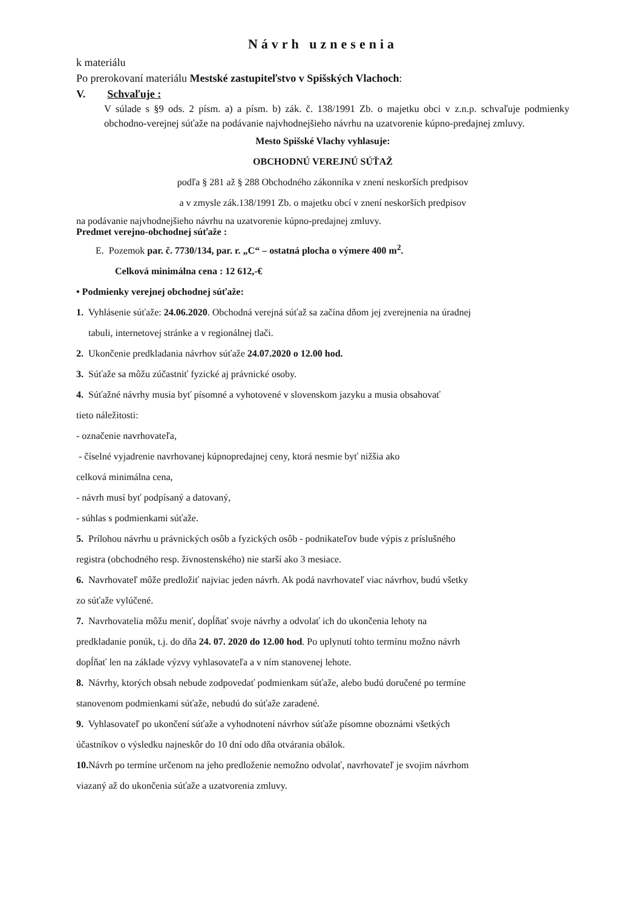Návrh uznesenia
k materiálu
Po prerokovaní materiálu Mestské zastupiteľstvo v Spišských Vlachoch:
V. Schvaľuje :
V súlade s §9 ods. 2 písm. a) a písm. b) zák. č. 138/1991 Zb. o majetku obci v z.n.p. schvaľuje podmienky obchodno-verejnej súťaže na podávanie najvhodnejšieho návrhu na uzatvorenie kúpno-predajnej zmluvy.
Mesto Spišské Vlachy vyhlasuje:
OBCHODNÚ VEREJNÚ SÚŤAŽ
podľa § 281 až § 288 Obchodného zákonníka v znení neskorších predpisov
a v zmysle zák.138/1991 Zb. o majetku obcí v znení neskorších predpisov
na podávanie najvhodnejšieho návrhu na uzatvorenie kúpno-predajnej zmluvy.
Predmet verejno-obchodnej súťaže :
E. Pozemok par. č. 7730/134, par. r. „C“ – ostatná plocha o výmere 400 m<sup>2</sup>.
Celková minimálna cena : 12 612,-€
• Podmienky verejnej obchodnej súťaže:
1. Vyhlásenie súťaže: 24.06.2020. Obchodná verejná súťaž sa začína dňom jej zverejnenia na úradnej
tabuli, internetovej stránke a v regionálnej tlači.
2. Ukončenie predkladania návrhov súťaže 24.07.2020 o 12.00 hod.
3. Súťaže sa môžu zúčastniť fyzické aj právnické osoby.
4. Súťažné návrhy musia byť písomné a vyhotovené v slovenskom jazyku a musia obsahovať
tieto náležitosti:
- označenie navrhovateľa,
- číselné vyjadrenie navrhovanej kúpnopredajnej ceny, ktorá nesmie byť nižšia ako
celková minimálna cena,
- návrh musí byť podpísaný a datovaný,
- súhlas s podmienkami súťaže.
5. Prílohou návrhu u právnických osôb a fyzických osôb - podnikateľov bude výpis z príslušného
registra (obchodného resp. živnostenského) nie starší ako 3 mesiace.
6. Navrhovateľ môže predložiť najviac jeden návrh. Ak podá navrhovateľ viac návrhov, budú všetky
zo súťaže vylúčené.
7. Navrhovatelia môžu meniť, dopĺňať svoje návrhy a odvolať ich do ukončenia lehoty na
predkladanie ponúk, t.j. do dňa 24. 07. 2020 do 12.00 hod. Po uplynutí tohto termínu možno návrh
dopĺňať len na základe výzvy vyhlasovateľa a v ním stanovenej lehote.
8. Návrhy, ktorých obsah nebude zodpovedať podmienkam súťaže, alebo budú doručené po termíne
stanovenom podmienkami súťaže, nebudú do súťaže zaradené.
9. Vyhlasovateľ po ukončení súťaže a vyhodnotení návrhov súťaže písomne oboznámi všetkých
účastníkov o výsledku najneskôr do 10 dní odo dňa otvárania obálok.
10. Návrh po termíne určenom na jeho predloženie nemožno odvolať, navrhovateľ je svojim návrhom
viazaný až do ukončenia súťaže a uzatvorenia zmluvy.